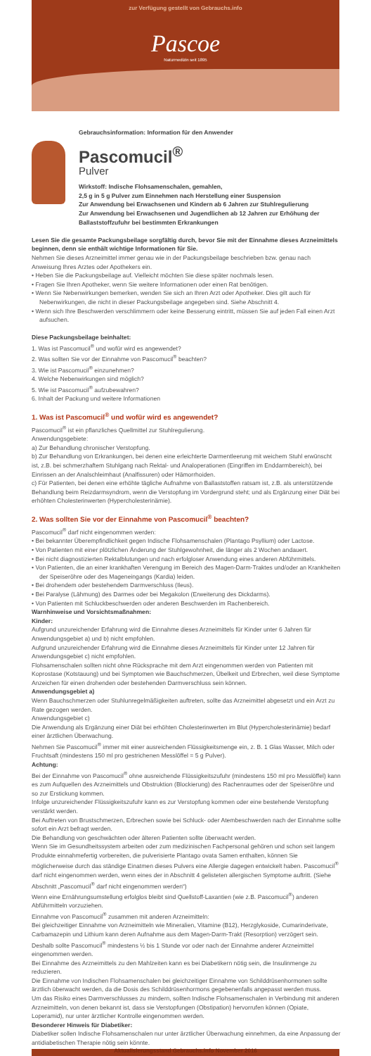zur Verfügung gestellt von Gebrauchs.info
Pascoe
Naturmedizin seit 1895
Gebrauchsinformation: Information für den Anwender
Pascomucil<sup>®</sup>
Pulver
Wirkstoff: Indische Flohsamenschalen, gemahlen,
2,5 g in 5 g Pulver zum Einnehmen nach Herstellung einer Suspension
Zur Anwendung bei Erwachsenen und Kindern ab 6 Jahren zur Stuhlregulierung
Zur Anwendung bei Erwachsenen und Jugendlichen ab 12 Jahren zur Erhöhung der Ballaststoffzufuhr bei bestimmten Erkrankungen
Lesen Sie die gesamte Packungsbeilage sorgfältig durch, bevor Sie mit der Einnahme dieses Arzneimittels beginnen, denn sie enthält wichtige Informationen für Sie.
Nehmen Sie dieses Arzneimittel immer genau wie in der Packungsbeilage beschrieben bzw. genau nach Anweisung Ihres Arztes oder Apothekers ein.
• Heben Sie die Packungsbeilage auf. Vielleicht möchten Sie diese später nochmals lesen.
• Fragen Sie Ihren Apotheker, wenn Sie weitere Informationen oder einen Rat benötigen.
• Wenn Sie Nebenwirkungen bemerken, wenden Sie sich an Ihren Arzt oder Apotheker. Dies gilt auch für Nebenwirkungen, die nicht in dieser Packungsbeilage angegeben sind. Siehe Abschnitt 4.
• Wenn sich Ihre Beschwerden verschlimmern oder keine Besserung eintritt, müssen Sie auf jeden Fall einen Arzt aufsuchen.
Diese Packungsbeilage beinhaltet:
1. Was ist Pascomucil<sup>®</sup> und wofür wird es angewendet?
2. Was sollten Sie vor der Einnahme von Pascomucil<sup>®</sup> beachten?
3. Wie ist Pascomucil<sup>®</sup> einzunehmen?
4. Welche Nebenwirkungen sind möglich?
5. Wie ist Pascomucil<sup>®</sup> aufzubewahren?
6. Inhalt der Packung und weitere Informationen
1. Was ist Pascomucil<sup>®</sup> und wofür wird es angewendet?
Pascomucil<sup>®</sup> ist ein pflanzliches Quellmittel zur Stuhlregulierung.
Anwendungsgebiete:
a) Zur Behandlung chronischer Verstopfung.
b) Zur Behandlung von Erkrankungen, bei denen eine erleichterte Darmentleerung mit weichem Stuhl erwünscht ist, z.B. bei schmerzhaftem Stuhlgang nach Rektal- und Analoperationen (Eingriffen im Enddarmbereich), bei Einrissen an der Analschleimhaut (Analfissuren) oder Hämorrhoiden.
c) Für Patienten, bei denen eine erhöhte tägliche Aufnahme von Ballaststoffen ratsam ist, z.B. als unterstützende Behandlung beim Reizdarmsyndrom, wenn die Verstopfung im Vordergrund steht; und als Ergänzung einer Diät bei erhöhten Cholesterinwerten (Hypercholesterinämie).
2. Was sollten Sie vor der Einnahme von Pascomucil<sup>®</sup> beachten?
Pascomucil<sup>®</sup> darf nicht eingenommen werden:
• Bei bekannter Überempfindlichkeit gegen Indische Flohsamenschalen (Plantago Psyllium) oder Lactose.
• Von Patienten mit einer plötzlichen Änderung der Stuhlgewohnheit, die länger als 2 Wochen andauert.
• Bei nicht diagnostizierten Rektalblutungen und nach erfolgloser Anwendung eines anderen Abführmittels.
• Von Patienten, die an einer krankhaften Verengung im Bereich des Magen-Darm-Traktes und/oder an Krankheiten der Speiseröhre oder des Mageneingangs (Kardia) leiden.
• Bei drohendem oder bestehendem Darmverschluss (Ileus).
• Bei Paralyse (Lähmung) des Darmes oder bei Megakolon (Erweiterung des Dickdarms).
• Von Patienten mit Schluckbeschwerden oder anderen Beschwerden im Rachenbereich.
Warnhinweise und Vorsichtsmaßnahmen:
Kinder:
Aufgrund unzureichender Erfahrung wird die Einnahme dieses Arzneimittels für Kinder unter 6 Jahren für Anwendungsgebiet a) und b) nicht empfohlen.
Aufgrund unzureichender Erfahrung wird die Einnahme dieses Arzneimittels für Kinder unter 12 Jahren für Anwendungsgebiet c) nicht empfohlen.
Flohsamenschalen sollten nicht ohne Rücksprache mit dem Arzt eingenommen werden von Patienten mit Koprostase (Kotstauung) und bei Symptomen wie Bauchschmerzen, Übelkeit und Erbrechen, weil diese Symptome Anzeichen für einen drohenden oder bestehenden Darmverschluss sein können.
Anwendungsgebiet a)
Wenn Bauchschmerzen oder Stuhlunregelmäßigkeiten auftreten, sollte das Arzneimittel abgesetzt und ein Arzt zu Rate gezogen werden.
Anwendungsgebiet c)
Die Anwendung als Ergänzung einer Diät bei erhöhten Cholesterinwerten im Blut (Hypercholesterinämie) bedarf einer ärztlichen Überwachung.
Nehmen Sie Pascomucil<sup>®</sup> immer mit einer ausreichenden Flüssigkeitsmenge ein, z. B. 1 Glas Wasser, Milch oder Fruchtsaft (mindestens 150 ml pro gestrichenen Messlöffel = 5 g Pulver).
Achtung:
Bei der Einnahme von Pascomucil<sup>®</sup> ohne ausreichende Flüssigkeitszufuhr (mindestens 150 ml pro Messlöffel) kann es zum Aufquellen des Arzneimittels und Obstruktion (Blockierung) des Rachenraumes oder der Speiseröhre und so zur Erstickung kommen.
Infolge unzureichender Flüssigkeitszufuhr kann es zur Verstopfung kommen oder eine bestehende Verstopfung verstärkt werden.
Bei Auftreten von Brustschmerzen, Erbrechen sowie bei Schluck- oder Atembeschwerden nach der Einnahme sollte sofort ein Arzt befragt werden.
Die Behandlung von geschwächten oder älteren Patienten sollte überwacht werden.
Wenn Sie im Gesundheitssystem arbeiten oder zum medizinischen Fachpersonal gehören und schon seit langem Produkte einnahmefertig vorbereiten, die pulverisierte Plantago ovata Samen enthalten, können Sie möglicherweise durch das ständige Einatmen dieses Pulvers eine Allergie dagegen entwickelt haben. Pascomucil<sup>®</sup> darf nicht eingenommen werden, wenn eines der in Abschnitt 4 gelisteten allergischen Symptome auftritt. (Siehe Abschnitt „Pascomucil<sup>®</sup> darf nicht eingenommen werden“)
Wenn eine Ernährungsumstellung erfolglos bleibt sind Quellstoff-Laxantien (wie z.B. Pascomucil<sup>®</sup>) anderen Abführmitteln vorzuziehen.
Einnahme von Pascomucil<sup>®</sup> zusammen mit anderen Arzneimitteln:
Bei gleichzeitiger Einnahme von Arzneimitteln wie Mineralien, Vitamine (B12), Herzglykoside, Cumarinderivate, Carbamazepin und Lithium kann deren Aufnahme aus dem Magen-Darm-Trakt (Resorption) verzögert sein. Deshalb sollte Pascomucil<sup>®</sup> mindestens ½ bis 1 Stunde vor oder nach der Einnahme anderer Arzneimittel eingenommen werden.
Bei Einnahme des Arzneimittels zu den Mahlzeiten kann es bei Diabetikern nötig sein, die Insulinmenge zu reduzieren.
Die Einnahme von Indischen Flohsamenschalen bei gleichzeitiger Einnahme von Schilddrüsenhormonen sollte ärztlich überwacht werden, da die Dosis des Schilddrüsenhormons gegebenenfalls angepasst werden muss.
Um das Risiko eines Darmverschlusses zu mindern, sollten Indische Flohsamenschalen in Verbindung mit anderen Arzneimitteln, von denen bekannt ist, dass sie Verstopfungen (Obstipation) hervorrufen können (Opiate, Loperamid), nur unter ärztlicher Kontrolle eingenommen werden.
Besonderer Hinweis für Diabetiker:
Diabetiker sollen Indische Flohsamenschalen nur unter ärztlicher Überwachung einnehmen, da eine Anpassung der antidiabetischen Therapie nötig sein könnte.
Aktualisierungsstand Gebrauchs.info November 2016